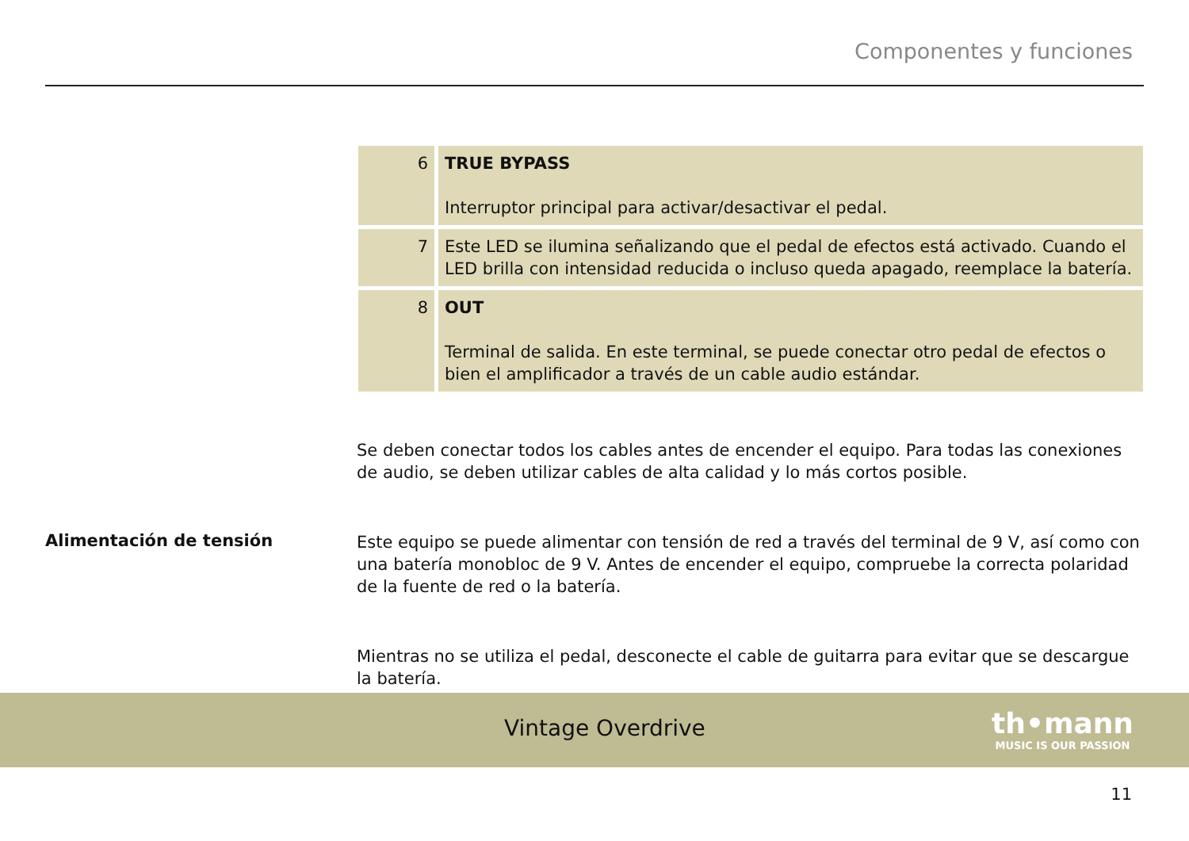Componentes y funciones
| 6 | TRUE BYPASS Interruptor principal para activar/desactivar el pedal. |
| 7 | Este LED se ilumina señalizando que el pedal de efectos está activado. Cuando el LED brilla con intensidad reducida o incluso queda apagado, reemplace la batería. |
| 8 | OUT Terminal de salida. En este terminal, se puede conectar otro pedal de efectos o bien el amplificador a través de un cable audio estándar. |
Se deben conectar todos los cables antes de encender el equipo. Para todas las conexiones de audio, se deben utilizar cables de alta calidad y lo más cortos posible.
Alimentación de tensión
Este equipo se puede alimentar con tensión de red a través del terminal de 9 V, así como con una batería monobloc de 9 V. Antes de encender el equipo, compruebe la correcta polaridad de la fuente de red o la batería.
Mientras no se utiliza el pedal, desconecte el cable de guitarra para evitar que se descargue la batería.
Vintage Overdrive
th•mann
MUSIC IS OUR PASSION
11